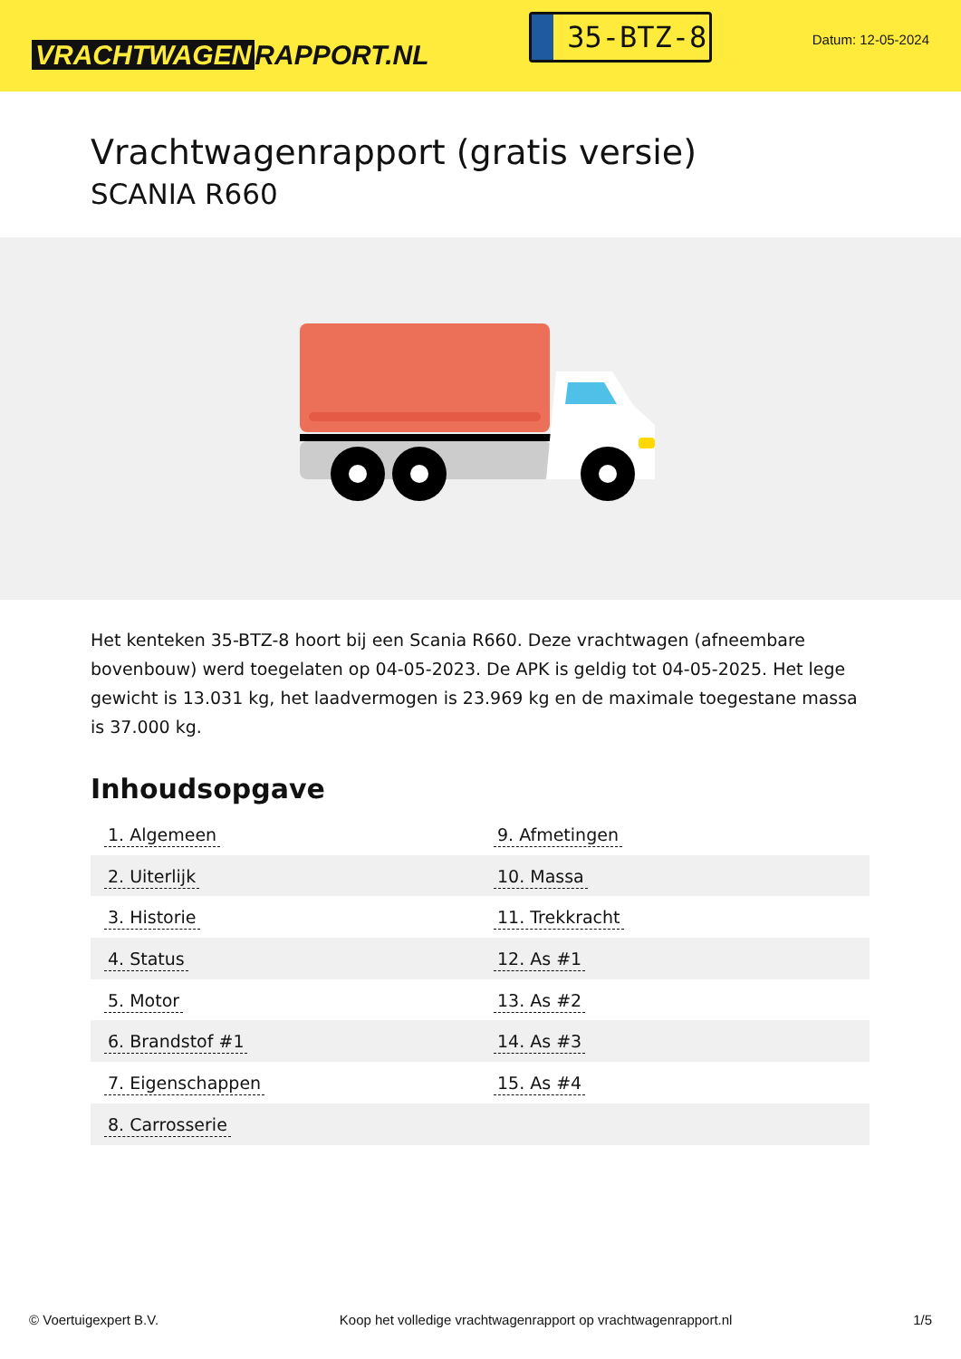VRACHTWAGEN RAPPORT.NL
35-BTZ-8
Datum: 12-05-2024
Vrachtwagenrapport (gratis versie)
SCANIA R660
Het kenteken 35-BTZ-8 hoort bij een Scania R660. Deze vrachtwagen (afneembare bovenbouw) werd toegelaten op 04-05-2023. De APK is geldig tot 04-05-2025. Het lege gewicht is 13.031 kg, het laadvermogen is 23.969 kg en de maximale toegestane massa is 37.000 kg.
Inhoudsopgave
| 1. Algemeen | 9. Afmetingen |
| 2. Uiterlijk | 10. Massa |
| 3. Historie | 11. Trekkracht |
| 4. Status | 12. As #1 |
| 5. Motor | 13. As #2 |
| 6. Brandstof #1 | 14. As #3 |
| 7. Eigenschappen | 15. As #4 |
| 8. Carrosserie | |
© Voertuigexpert B.V. Koop het volledige vrachtwagenrapport op vrachtwagenrapport.nl 1/5